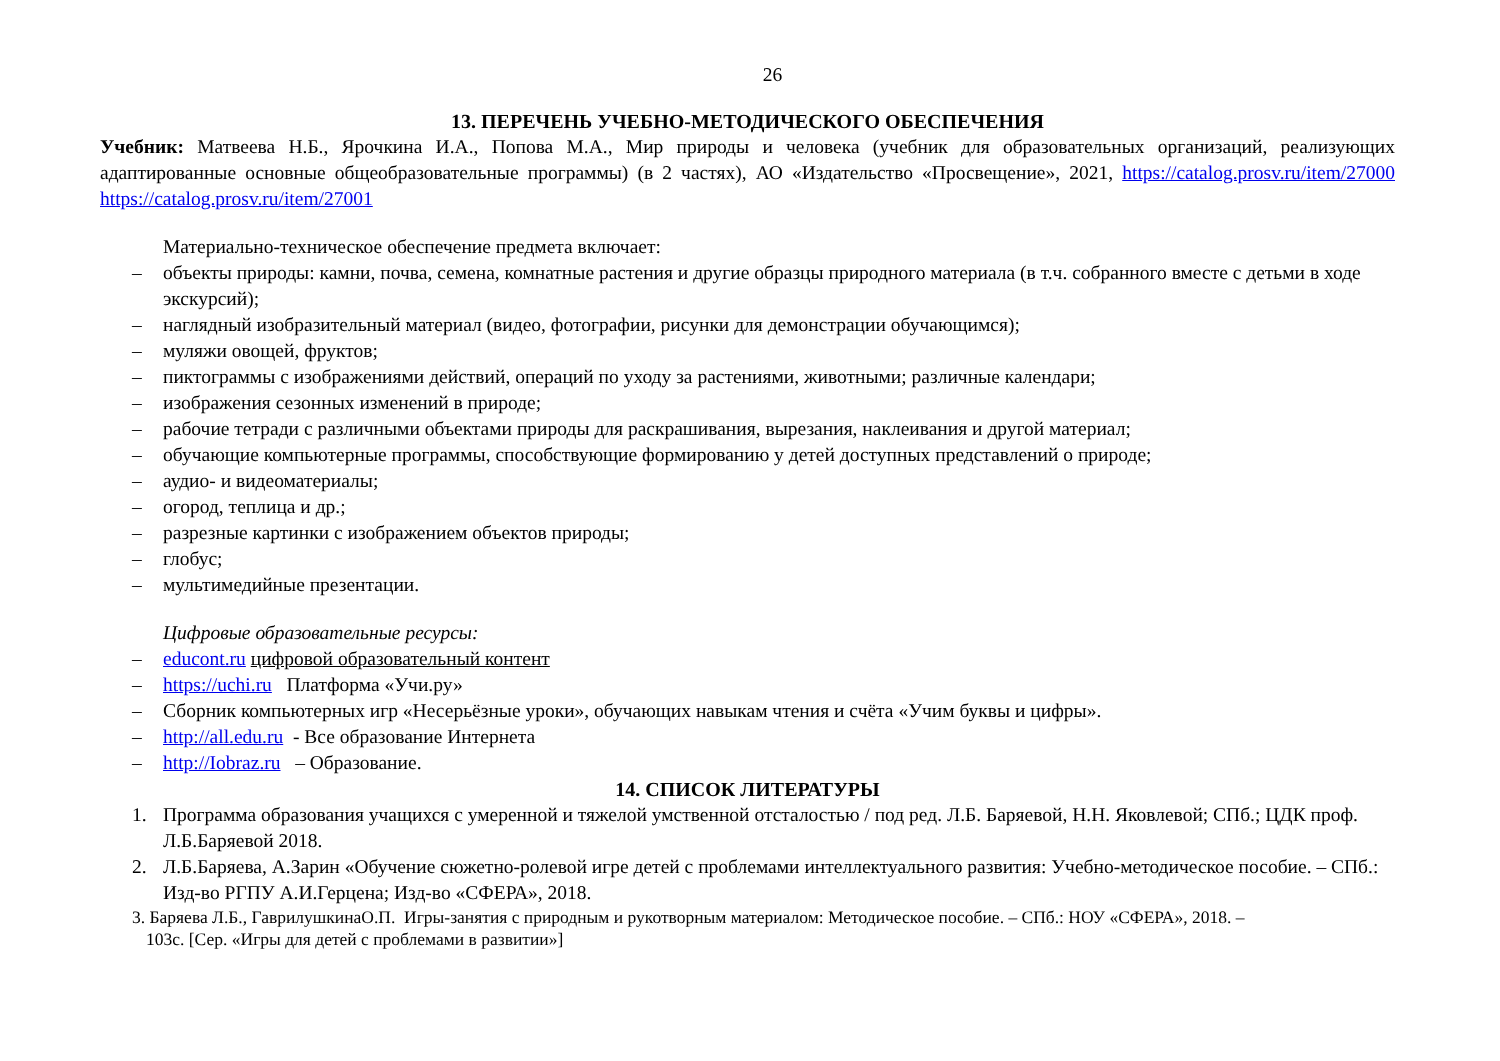26
13. ПЕРЕЧЕНЬ УЧЕБНО-МЕТОДИЧЕСКОГО ОБЕСПЕЧЕНИЯ
Учебник: Матвеева Н.Б., Ярочкина И.А., Попова М.А., Мир природы и человека (учебник для образовательных организаций, реализующих адаптированные основные общеобразовательные программы) (в 2 частях), АО «Издательство «Просвещение», 2021, https://catalog.prosv.ru/item/27000 https://catalog.prosv.ru/item/27001
Материально-техническое обеспечение предмета включает:
– объекты природы: камни, почва, семена, комнатные растения и другие образцы природного материала (в т.ч. собранного вместе с детьми в ходе экскурсий);
– наглядный изобразительный материал (видео, фотографии, рисунки для демонстрации обучающимся);
– муляжи овощей, фруктов;
– пиктограммы с изображениями действий, операций по уходу за растениями, животными; различные календари;
– изображения сезонных изменений в природе;
– рабочие тетради с различными объектами природы для раскрашивания, вырезания, наклеивания и другой материал;
– обучающие компьютерные программы, способствующие формированию у детей доступных представлений о природе;
– аудио- и видеоматериалы;
– огород, теплица и др.;
– разрезные картинки с изображением объектов природы;
– глобус;
– мультимедийные презентации.
Цифровые образовательные ресурсы:
– educont.ru цифровой образовательный контент
– https://uchi.ru Платформа «Учи.ру»
– Сборник компьютерных игр «Несерьёзные уроки», обучающих навыкам чтения и счёта «Учим буквы и цифры».
– http://all.edu.ru - Все образование Интернета
– http://Iobraz.ru – Образование.
14. СПИСОК ЛИТЕРАТУРЫ
1. Программа образования учащихся с умеренной и тяжелой умственной отсталостью / под ред. Л.Б. Баряевой, Н.Н. Яковлевой; СПб.; ЦДК проф. Л.Б.Баряевой 2018.
2. Л.Б.Баряева, А.Зарин «Обучение сюжетно-ролевой игре детей с проблемами интеллектуального развития: Учебно-методическое пособие. – СПб.: Изд-во РГПУ А.И.Герцена; Изд-во «СФЕРА», 2018.
3. Баряева Л.Б., ГаврилушкинаО.П. Игры-занятия с природным и рукотворным материалом: Методическое пособие. – СПб.: НОУ «СФЕРА», 2018. –
103с. [Сер. «Игры для детей с проблемами в развитии»]